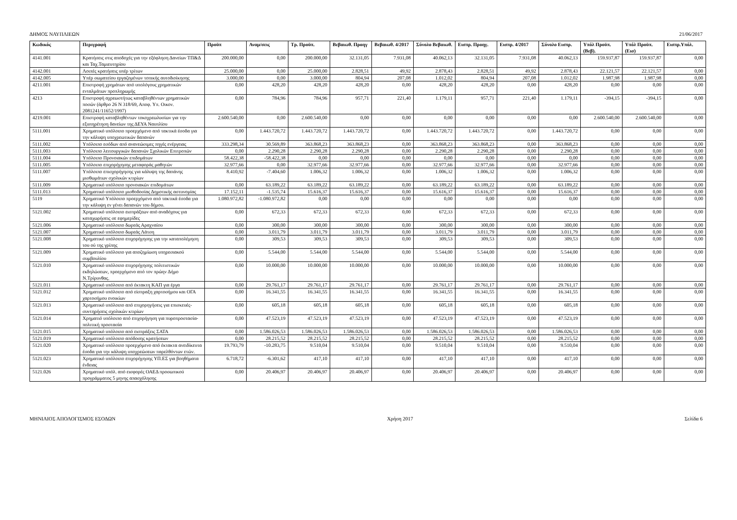ΔΗΜΟΣ ΝΑΥΠΛΙΕΩΝ 21/06/2017
| Κωδικός | Περιγραφή | Προϋπ | Αναμ/σεις | Τρ. Προϋπ. | Βεβαιωθ. Προηγ | Βεβαιωθ. 4/2017 | Σύνολο Βεβαιωθ. | Εισπρ. Προηγ. | Εισπρ. 4/2017 | Σύνολο Εισπρ. | Υπόλ Προϋπ.(Βεβ). | Υπόλ Προϋπ.(Εισ) | Εισπρ.Υπόλ. |
| --- | --- | --- | --- | --- | --- | --- | --- | --- | --- | --- | --- | --- | --- |
| 4141.001 | Κρατήσεις στις αποδοχές για την εξόφληση Δανείων ΤΠ&Δ και Ταχ.Ταμιευτηρίου | 200.000,00 | 0,00 | 200.000,00 | 32.131,05 | 7.931,08 | 40.062,13 | 32.131,05 | 7.931,08 | 40.062,13 | 159.937,87 | 159.937,87 | 0,00 |
| 4142.001 | Λοιπές κρατήσεις υπέρ τρίτων | 25.000,00 | 0,00 | 25.000,00 | 2.828,51 | 49,92 | 2.878,43 | 2.828,51 | 49,92 | 2.878,43 | 22.121,57 | 22.121,57 | 0,00 |
| 4142.005 | Υπέρ σωματείου εργαζομένων τοπικής αυτοδιοίκησης | 3.000,00 | 0,00 | 3.000,00 | 804,94 | 207,08 | 1.012,02 | 804,94 | 207,08 | 1.012,02 | 1.987,98 | 1.987,98 | 0,00 |
| 4211.001 | Επιστροφή χρημάτων από υπολόγους χρηματικών ενταλμάτων προπληρωμής | 0,00 | 428,20 | 428,20 | 428,20 | 0,00 | 428,20 | 428,20 | 0,00 | 428,20 | 0,00 | 0,00 | 0,00 |
| 4213 | Επιστροφή αχρεωστήτως καταβληθέντων χρηματικών ποσών (άρθρο 26 Ν 318/69, Αποφ. Υπ. Οικον. 2081241/11652/1997) | 0,00 | 784,96 | 784,96 | 957,71 | 221,40 | 1.179,11 | 957,71 | 221,40 | 1.179,11 | -394,15 | -394,15 | 0,00 |
| 4219.001 | Επιστροφή καταβληθέντων τοκοχρεωλυσίων για την εξυπηρέτηση δανείων της ΔΕΥΑ Ναυπλίου | 2.600.540,00 | 0,00 | 2.600.540,00 | 0,00 | 0,00 | 0,00 | 0,00 | 0,00 | 0,00 | 2.600.540,00 | 2.600.540,00 | 0,00 |
| 5111.001 | Χρηματικό υπόλοιπο προερχόμενο από τακτικά έσοδα για την κάλυψη υποχρεωτικών δαπανών | 0,00 | 1.443.720,72 | 1.443.720,72 | 1.443.720,72 | 0,00 | 1.443.720,72 | 1.443.720,72 | 0,00 | 1.443.720,72 | 0,00 | 0,00 | 0,00 |
| 5111.002 | Υπόλοιπο εσόδων από ανανεώσιμες πηγές ενέργειας | 333.298,34 | 30.569,89 | 363.868,23 | 363.868,23 | 0,00 | 363.868,23 | 363.868,23 | 0,00 | 363.868,23 | 0,00 | 0,00 | 0,00 |
| 5111.003 | Υπόλοιπο λειτουργικών δαπανών Σχολικών Επιτροπών | 0,00 | 2.290,28 | 2.290,28 | 2.290,28 | 0,00 | 2.290,28 | 2.290,28 | 0,00 | 2.290,28 | 0,00 | 0,00 | 0,00 |
| 5111.004 | Υπόλοιπο Προνοιακών επιδομάτων | 58.422,38 | -58.422,38 | 0,00 | 0,00 | 0,00 | 0,00 | 0,00 | 0,00 | 0,00 | 0,00 | 0,00 | 0,00 |
| 5111.005 | Υπόλοιπο επιχορήγησης μεταφοράς μαθητών | 32.977,66 | 0,00 | 32.977,66 | 32.977,66 | 0,00 | 32.977,66 | 32.977,66 | 0,00 | 32.977,66 | 0,00 | 0,00 | 0,00 |
| 5111.007 | Υπόλοιπο επισχορήγησης για κάλυψη της δαπάνης μισθωμάτων σχολικών κτιρίων | 8.410,92 | -7.404,60 | 1.006,32 | 1.006,32 | 0,00 | 1.006,32 | 1.006,32 | 0,00 | 1.006,32 | 0,00 | 0,00 | 0,00 |
| 5111.009 | Χρηματικό υπόλοιπο προνοιακών επιδομάτων | 0,00 | 63.189,22 | 63.189,22 | 63.189,22 | 0,00 | 63.189,22 | 63.189,22 | 0,00 | 63.189,22 | 0,00 | 0,00 | 0,00 |
| 5111.013 | Χρηματικό υπόλοιπο μισθοδοσίας Δημοτικής αστυνομίας | 17.152,11 | -1.535,74 | 15.616,37 | 15.616,37 | 0,00 | 15.616,37 | 15.616,37 | 0,00 | 15.616,37 | 0,00 | 0,00 | 0,00 |
| 5119 | Χρηματικό Υπόλοιπο προερχόμενο από τακτικά έσοδα για την κάλυψη εν γένει δαπανών του δήμου. | 1.080.972,82 | -1.080.972,82 | 0,00 | 0,00 | 0,00 | 0,00 | 0,00 | 0,00 | 0,00 | 0,00 | 0,00 | 0,00 |
| 5121.002 | Χρηματικό υπόλοιπο εισπράξεων από αναδόχους για καταχωρήσεις σε εφημερίδες | 0,00 | 672,33 | 672,33 | 672,33 | 0,00 | 672,33 | 672,33 | 0,00 | 672,33 | 0,00 | 0,00 | 0,00 |
| 5121.006 | Χρηματικό υπόλοιπο δωρεάς Αραχναίου | 0,00 | 300,00 | 300,00 | 300,00 | 0,00 | 300,00 | 300,00 | 0,00 | 300,00 | 0,00 | 0,00 | 0,00 |
| 5121.007 | Χρηματικό υπόλοιπο δωρεάς Λάτση | 0,00 | 3.011,79 | 3.011,79 | 3.011,79 | 0,00 | 3.011,79 | 3.011,79 | 0,00 | 3.011,79 | 0,00 | 0,00 | 0,00 |
| 5121.008 | Χρηματικό υπόλοιπο επιχορήγησης για την καταπολέμηση του ού της γρίπης | 0,00 | 309,53 | 309,53 | 309,53 | 0,00 | 309,53 | 309,53 | 0,00 | 309,53 | 0,00 | 0,00 | 0,00 |
| 5121.009 | Χρηματικό υπόλοιπο για αποζημίωση υπηρεσιακού συμβουλίου | 0,00 | 5.544,00 | 5.544,00 | 5.544,00 | 0,00 | 5.544,00 | 5.544,00 | 0,00 | 5.544,00 | 0,00 | 0,00 | 0,00 |
| 5121.010 | Χρηματικό υπόλοιπο επιχορήγησης πολιτιστικών εκδηλώσεων, προερχόμενο από τον πρώην Δήμο Ν.Τρίρυνθας. | 0,00 | 10.000,00 | 10.000,00 | 10.000,00 | 0,00 | 10.000,00 | 10.000,00 | 0,00 | 10.000,00 | 0,00 | 0,00 | 0,00 |
| 5121.011 | Χρηματικό υπόλοιπο από έκτακτη ΚΑΠ για έργα | 0,00 | 29.761,17 | 29.761,17 | 29.761,17 | 0,00 | 29.761,17 | 29.761,17 | 0,00 | 29.761,17 | 0,00 | 0,00 | 0,00 |
| 5121.012 | Χρηματικό υπόλοιπο από είσπραξη χαρτοσήμου και ΟΓΑ χαρτοσήμου ενοικίων | 0,00 | 16.341,55 | 16.341,55 | 16.341,55 | 0,00 | 16.341,55 | 16.341,55 | 0,00 | 16.341,55 | 0,00 | 0,00 | 0,00 |
| 5121.013 | Χρηματικό υπόλοιπο από επιχορηγήσεις για επισκευές-συντηρήσεις σχολικών κτιρίων | 0,00 | 605,18 | 605,18 | 605,18 | 0,00 | 605,18 | 605,18 | 0,00 | 605,18 | 0,00 | 0,00 | 0,00 |
| 5121.014 | Χρηματιό υπόλοιπο από επιχορήγηση για πυροπροστασία-πολιτική προστασία | 0,00 | 47.523,19 | 47.523,19 | 47.523,19 | 0,00 | 47.523,19 | 47.523,19 | 0,00 | 47.523,19 | 0,00 | 0,00 | 0,00 |
| 5121.015 | Χρηματικό υπόλοιπο από εισπράξεις ΣΑΤΑ | 0,00 | 1.586.026,53 | 1.586.026,53 | 1.586.026,53 | 0,00 | 1.586.026,53 | 1.586.026,53 | 0,00 | 1.586.026,53 | 0,00 | 0,00 | 0,00 |
| 5121.019 | Χρηματικό υπόλοιπο απόδοσης κρατήσεων | 0,00 | 28.215,52 | 28.215,52 | 28.215,52 | 0,00 | 28.215,52 | 28.215,52 | 0,00 | 28.215,52 | 0,00 | 0,00 | 0,00 |
| 5121.020 | Χρηματικό υπόλοιπο προερχόμενο από έκτακτα ανειδίκευτα έσοδα για την κάλυψη υποχρεώσεων παρελθόντων ετών. | 19.793,79 | -10.283,75 | 9.510,04 | 9.510,04 | 0,00 | 9.510,04 | 9.510,04 | 0,00 | 9.510,04 | 0,00 | 0,00 | 0,00 |
| 5121.023 | Χρηματικό υπόλοιπο επιχορήγησης ΥΠ.ΕΣ για βοηθήματα ένδειας | 6.718,72 | -6.301,62 | 417,10 | 417,10 | 0,00 | 417,10 | 417,10 | 0,00 | 417,10 | 0,00 | 0,00 | 0,00 |
| 5121.026 | Χρηματικό υπόλ. από εισφορές ΟΑΕΔ προσωπικού προγράμματος 5 μηνης απασχόλησης | 0,00 | 20.406,97 | 20.406,97 | 20.406,97 | 0,00 | 20.406,97 | 20.406,97 | 0,00 | 20.406,97 | 0,00 | 0,00 | 0,00 |
ΜΗΝΙΑΙΟΣ ΑΠΟΛΟΓΙΣΜΟΣ ΕΣΟΔΩΝ Χρήση 2017 Σελίδα 6